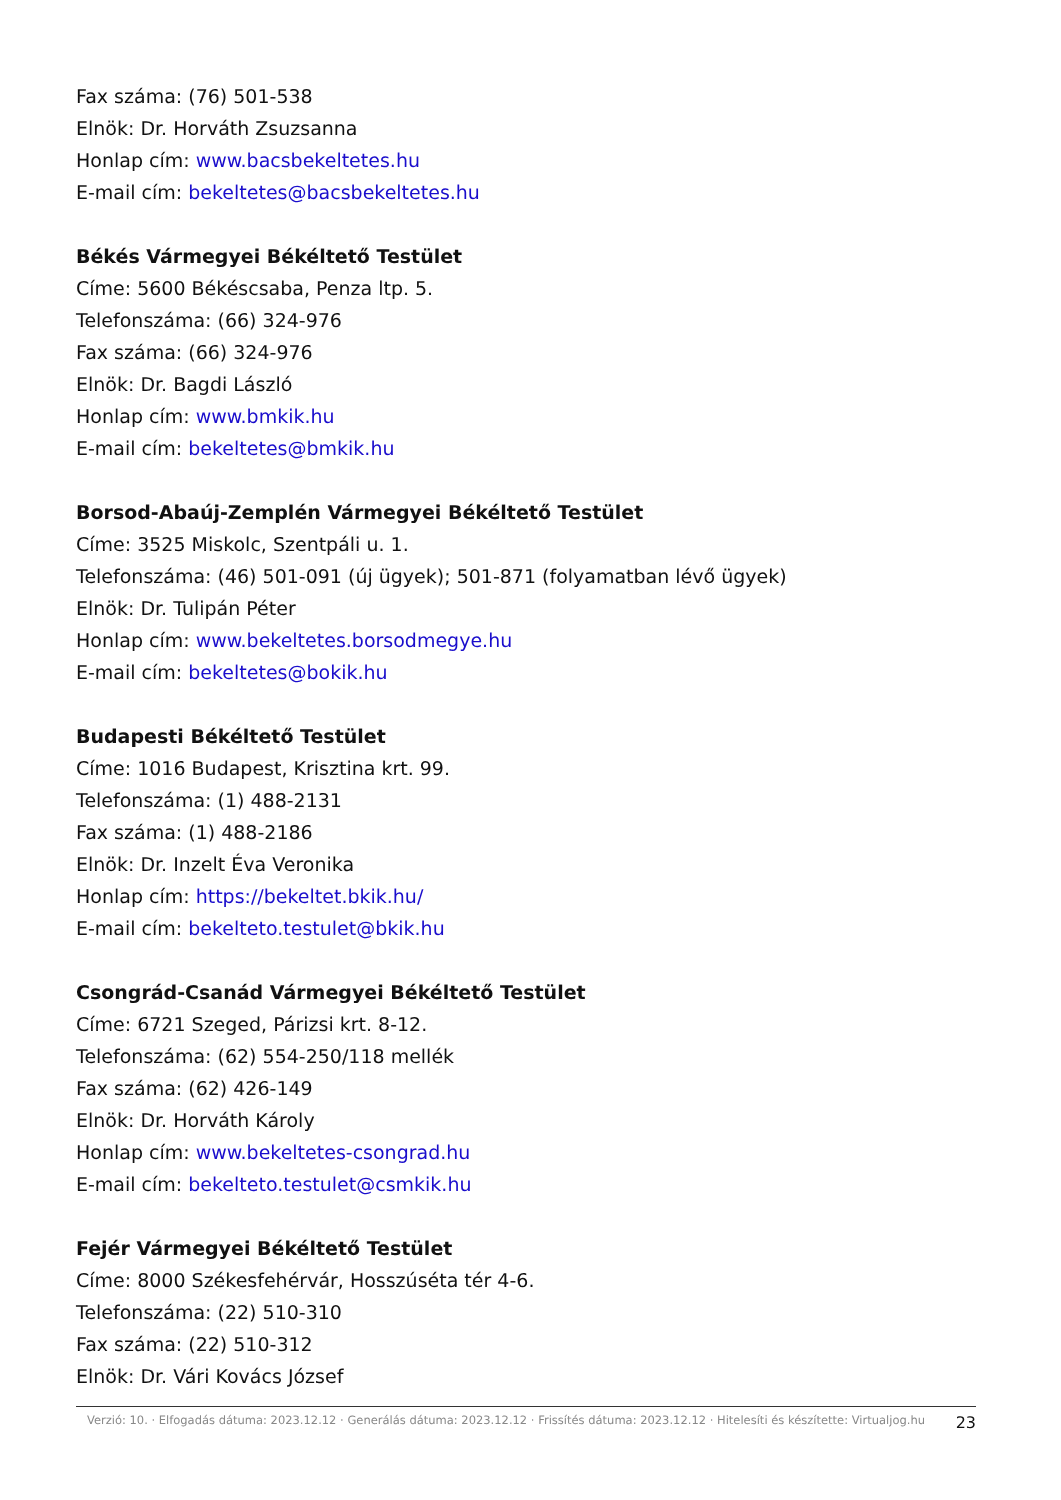Fax száma: (76) 501-538
Elnök: Dr. Horváth Zsuzsanna
Honlap cím: www.bacsbekeltetes.hu
E-mail cím: bekeltetes@bacsbekeltetes.hu
Békés Vármegyei Békéltető Testület
Címe: 5600 Békéscsaba, Penza ltp. 5.
Telefonszáma: (66) 324-976
Fax száma: (66) 324-976
Elnök: Dr. Bagdi László
Honlap cím: www.bmkik.hu
E-mail cím: bekeltetes@bmkik.hu
Borsod-Abaúj-Zemplén Vármegyei Békéltető Testület
Címe: 3525 Miskolc, Szentpáli u. 1.
Telefonszáma: (46) 501-091 (új ügyek); 501-871 (folyamatban lévő ügyek)
Elnök: Dr. Tulipán Péter
Honlap cím: www.bekeltetes.borsodmegye.hu
E-mail cím: bekeltetes@bokik.hu
Budapesti Békéltető Testület
Címe: 1016 Budapest, Krisztina krt. 99.
Telefonszáma: (1) 488-2131
Fax száma: (1) 488-2186
Elnök: Dr. Inzelt Éva Veronika
Honlap cím: https://bekeltet.bkik.hu/
E-mail cím: bekelteto.testulet@bkik.hu
Csongrád-Csanád Vármegyei Békéltető Testület
Címe: 6721 Szeged, Párizsi krt. 8-12.
Telefonszáma: (62) 554-250/118 mellék
Fax száma: (62) 426-149
Elnök: Dr. Horváth Károly
Honlap cím: www.bekeltetes-csongrad.hu
E-mail cím: bekelteto.testulet@csmkik.hu
Fejér Vármegyei Békéltető Testület
Címe: 8000 Székesfehérvár, Hosszúséta tér 4-6.
Telefonszáma: (22) 510-310
Fax száma: (22) 510-312
Elnök: Dr. Vári Kovács József
Verzió: 10. · Elfogadás dátuma: 2023.12.12 · Generálás dátuma: 2023.12.12 · Frissítés dátuma: 2023.12.12 · Hitelesíti és készítette: Virtualjog.hu
23